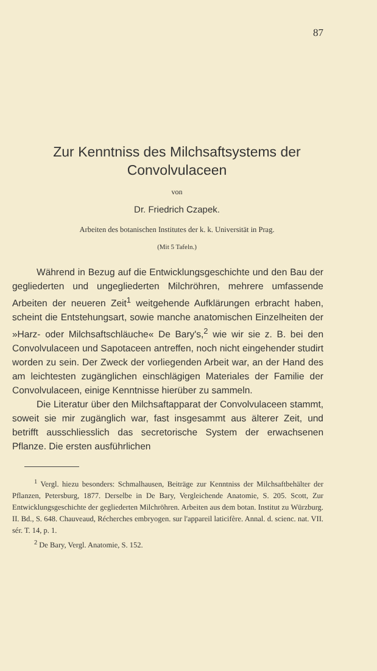87
Zur Kenntniss des Milchsaftsystems der
Convolvulaceen
von
Dr. Friedrich Czapek.
Arbeiten des botanischen Institutes der k. k. Universität in Prag.
(Mit 5 Tafeln.)
Während in Bezug auf die Entwicklungsgeschichte und den Bau der gegliederten und ungegliederten Milchröhren, mehrere umfassende Arbeiten der neueren Zeit<sup>1</sup> weitgehende Aufklärungen erbracht haben, scheint die Entstehungsart, sowie manche anatomischen Einzelheiten der »Harz- oder Milchsaftschläuche« De Bary's,<sup>2</sup> wie wir sie z. B. bei den Convolvulaceen und Sapotaceen antreffen, noch nicht eingehender studirt worden zu sein. Der Zweck der vorliegenden Arbeit war, an der Hand des am leichtesten zugänglichen einschlägigen Materiales der Familie der Convolvulaceen, einige Kenntnisse hierüber zu sammeln.
Die Literatur über den Milchsaftapparat der Convolvulaceen stammt, soweit sie mir zugänglich war, fast insgesammt aus älterer Zeit, und betrifft ausschliesslich das secretorische System der erwachsenen Pflanze. Die ersten ausführlichen
<sup>1</sup> Vergl. hiezu besonders: Schmalhausen, Beiträge zur Kenntniss der Milchsaftbehälter der Pflanzen, Petersburg, 1877. Derselbe in De Bary, Vergleichende Anatomie, S. 205. Scott, Zur Entwicklungsgeschichte der gegliederten Milchröhren. Arbeiten aus dem botan. Institut zu Würzburg. II. Bd., S. 648. Chauveaud, Récherches embryogen. sur l'appareil laticifère. Annal. d. scienc. nat. VII. sér. T. 14, p. 1.
<sup>2</sup> De Bary, Vergl. Anatomie, S. 152.